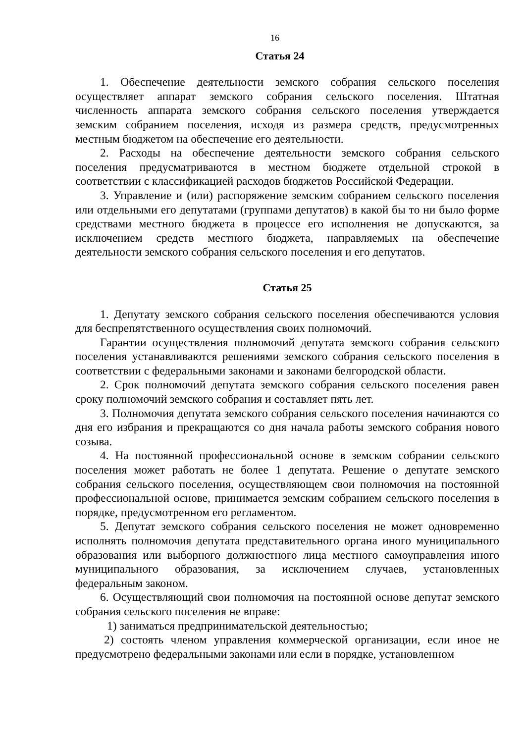16
Статья 24
1. Обеспечение деятельности земского собрания сельского поселения осуществляет аппарат земского собрания сельского поселения. Штатная численность аппарата земского собрания сельского поселения утверждается земским собранием поселения, исходя из размера средств, предусмотренных местным бюджетом на обеспечение его деятельности.
2. Расходы на обеспечение деятельности земского собрания сельского поселения предусматриваются в местном бюджете отдельной строкой в соответствии с классификацией расходов бюджетов Российской Федерации.
3. Управление и (или) распоряжение земским собранием сельского поселения или отдельными его депутатами (группами депутатов) в какой бы то ни было форме средствами местного бюджета в процессе его исполнения не допускаются, за исключением средств местного бюджета, направляемых на обеспечение деятельности земского собрания сельского поселения и его депутатов.
Статья 25
1. Депутату земского собрания сельского поселения обеспечиваются условия для беспрепятственного осуществления своих полномочий.
Гарантии осуществления полномочий депутата земского собрания сельского поселения устанавливаются решениями земского собрания сельского поселения в соответствии с федеральными законами и законами белгородской области.
2. Срок полномочий депутата земского собрания сельского поселения равен сроку полномочий земского собрания и составляет пять лет.
3. Полномочия депутата земского собрания сельского поселения начинаются со дня его избрания и прекращаются со дня начала работы земского собрания нового созыва.
4. На постоянной профессиональной основе в земском собрании сельского поселения может работать не более 1 депутата. Решение о депутате земского собрания сельского поселения, осуществляющем свои полномочия на постоянной профессиональной основе, принимается земским собранием сельского поселения в порядке, предусмотренном его регламентом.
5. Депутат земского собрания сельского поселения не может одновременно исполнять полномочия депутата представительного органа иного муниципального образования или выборного должностного лица местного самоуправления иного муниципального образования, за исключением случаев, установленных федеральным законом.
6. Осуществляющий свои полномочия на постоянной основе депутат земского собрания сельского поселения не вправе:
1) заниматься предпринимательской деятельностью;
2) состоять членом управления коммерческой организации, если иное не предусмотрено федеральными законами или если в порядке, установленном